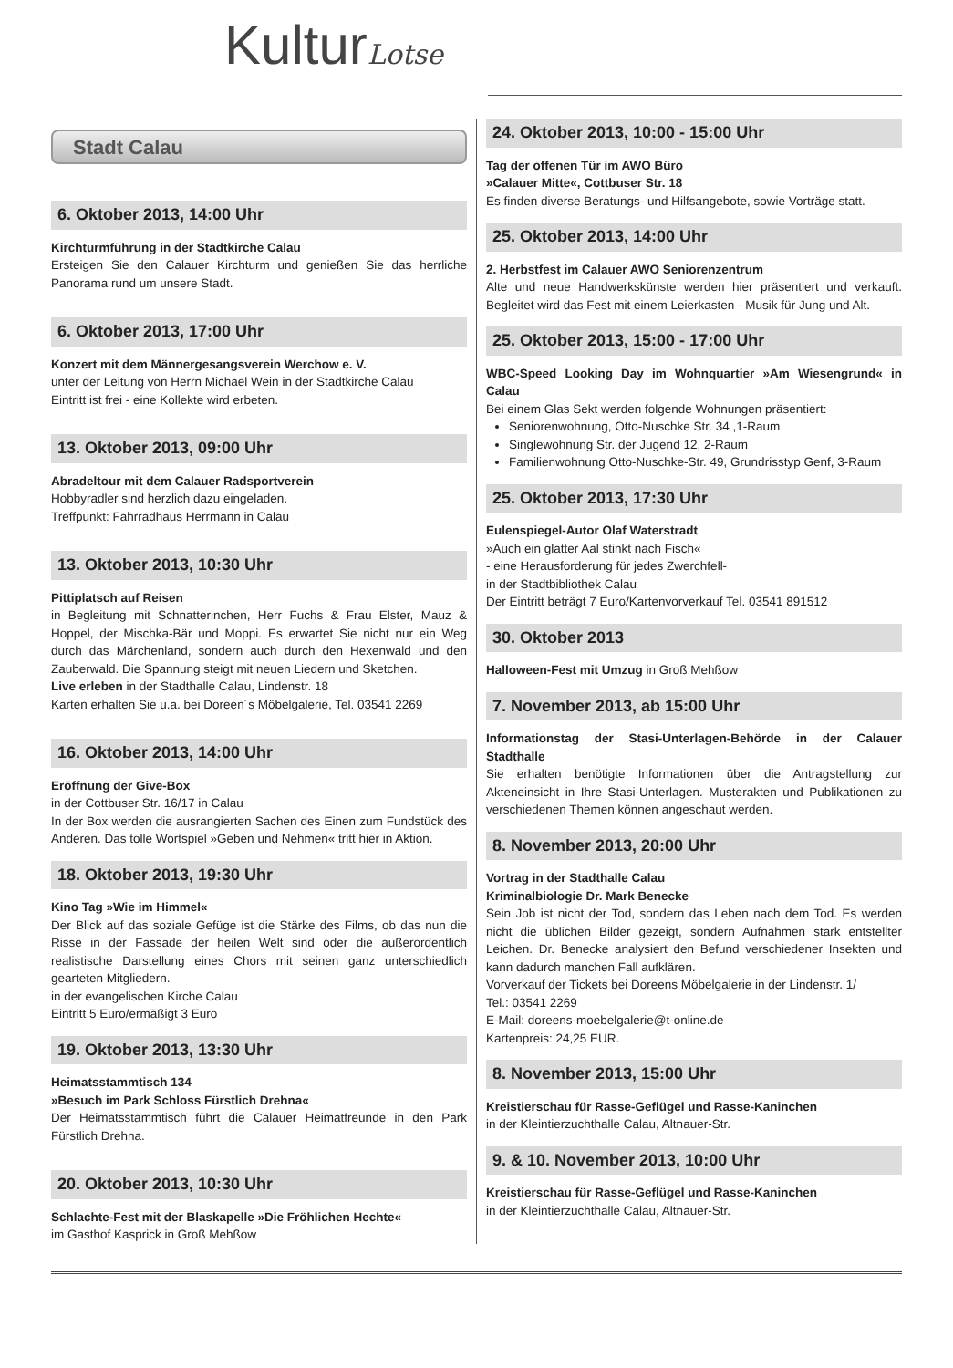KulturLotse
Stadt Calau
6. Oktober 2013, 14:00 Uhr
Kirchturmführung in der Stadtkirche Calau
Ersteigen Sie den Calauer Kirchturm und genießen Sie das herrliche Panorama rund um unsere Stadt.
6. Oktober 2013, 17:00 Uhr
Konzert mit dem Männergesangsverein Werchow e. V.
unter der Leitung von Herrn Michael Wein in der Stadtkirche Calau
Eintritt ist frei - eine Kollekte wird erbeten.
13. Oktober 2013, 09:00 Uhr
Abradeltour mit dem Calauer Radsportverein
Hobbyradler sind herzlich dazu eingeladen.
Treffpunkt: Fahrradhaus Herrmann in Calau
13. Oktober 2013, 10:30 Uhr
Pittiplatsch auf Reisen
in Begleitung mit Schnatterinchen, Herr Fuchs & Frau Elster, Mauz & Hoppel, der Mischka-Bär und Moppi. Es erwartet Sie nicht nur ein Weg durch das Märchenland, sondern auch durch den Hexenwald und den Zauberwald. Die Spannung steigt mit neuen Liedern und Sketchen.
Live erleben in der Stadthalle Calau, Lindenstr. 18
Karten erhalten Sie u.a. bei Doreen´s Möbelgalerie, Tel. 03541 2269
16. Oktober 2013, 14:00 Uhr
Eröffnung der Give-Box
in der Cottbuser Str. 16/17 in Calau
In der Box werden die ausrangierten Sachen des Einen zum Fundstück des Anderen. Das tolle Wortspiel »Geben und Nehmen« tritt hier in Aktion.
18. Oktober 2013, 19:30 Uhr
Kino Tag »Wie im Himmel«
Der Blick auf das soziale Gefüge ist die Stärke des Films, ob das nun die Risse in der Fassade der heilen Welt sind oder die außerordentlich realistische Darstellung eines Chors mit seinen ganz unterschiedlich gearteten Mitgliedern.
in der evangelischen Kirche Calau
Eintritt 5 Euro/ermäßigt 3 Euro
19. Oktober 2013, 13:30 Uhr
Heimatsstammtisch 134
»Besuch im Park Schloss Fürstlich Drehna«
Der Heimatsstammtisch führt die Calauer Heimatfreunde in den Park Fürstlich Drehna.
20. Oktober 2013, 10:30 Uhr
Schlachte-Fest mit der Blaskapelle »Die Fröhlichen Hechte«
im Gasthof Kasprick in Groß Mehßow
24. Oktober 2013, 10:00 - 15:00 Uhr
Tag der offenen Tür im AWO Büro
»Calauer Mitte«, Cottbuser Str. 18
Es finden diverse Beratungs- und Hilfsangebote, sowie Vorträge statt.
25. Oktober 2013, 14:00 Uhr
2. Herbstfest im Calauer AWO Seniorenzentrum
Alte und neue Handwerkskünste werden hier präsentiert und verkauft. Begleitet wird das Fest mit einem Leierkasten - Musik für Jung und Alt.
25. Oktober 2013, 15:00 - 17:00 Uhr
WBC-Speed Looking Day im Wohnquartier »Am Wiesengrund« in Calau
Bei einem Glas Sekt werden folgende Wohnungen präsentiert:
Seniorenwohnung, Otto-Nuschke Str. 34 ,1-Raum
Singlewohnung Str. der Jugend 12, 2-Raum
Familienwohnung Otto-Nuschke-Str. 49, Grundrisstyp Genf, 3-Raum
25. Oktober 2013, 17:30 Uhr
Eulenspiegel-Autor Olaf Waterstradt
»Auch ein glatter Aal stinkt nach Fisch«
- eine Herausforderung für jedes Zwerchfell-
in der Stadtbibliothek Calau
Der Eintritt beträgt 7 Euro/Kartenvorverkauf Tel. 03541 891512
30. Oktober 2013
Halloween-Fest mit Umzug in Groß Mehßow
7. November 2013, ab 15:00 Uhr
Informationstag der Stasi-Unterlagen-Behörde in der Calauer Stadthalle
Sie erhalten benötigte Informationen über die Antragstellung zur Akteneinsicht in Ihre Stasi-Unterlagen. Musterakten und Publikationen zu verschiedenen Themen können angeschaut werden.
8. November 2013, 20:00 Uhr
Vortrag in der Stadthalle Calau
Kriminalbiologie Dr. Mark Benecke
Sein Job ist nicht der Tod, sondern das Leben nach dem Tod. Es werden nicht die üblichen Bilder gezeigt, sondern Aufnahmen stark entstellter Leichen. Dr. Benecke analysiert den Befund verschiedener Insekten und kann dadurch manchen Fall aufklären.
Vorverkauf der Tickets bei Doreens Möbelgalerie in der Lindenstr. 1/
Tel.: 03541 2269
E-Mail: doreens-moebelgalerie@t-online.de
Kartenpreis: 24,25 EUR.
8. November 2013, 15:00 Uhr
Kreistierschau für Rasse-Geflügel und Rasse-Kaninchen
in der Kleintierzuchthalle Calau, Altnauer-Str.
9. & 10. November 2013, 10:00 Uhr
Kreistierschau für Rasse-Geflügel und Rasse-Kaninchen
in der Kleintierzuchthalle Calau, Altnauer-Str.